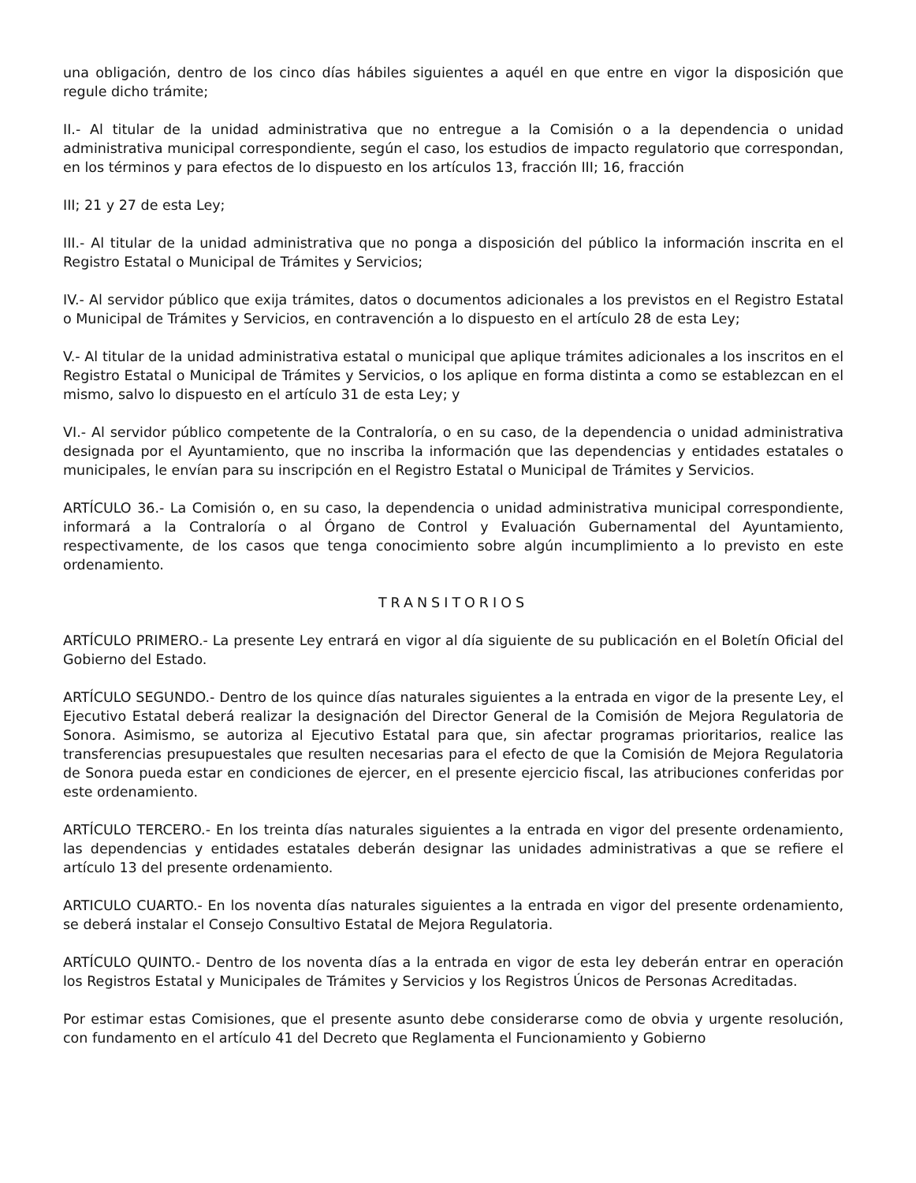una obligación, dentro de los cinco días hábiles siguientes a aquél en que entre en vigor la disposición que regule dicho trámite;
II.- Al titular de la unidad administrativa que no entregue a la Comisión o a la dependencia o unidad administrativa municipal correspondiente, según el caso, los estudios de impacto regulatorio que correspondan, en los términos y para efectos de lo dispuesto en los artículos 13, fracción III; 16, fracción
III; 21 y 27 de esta Ley;
III.- Al titular de la unidad administrativa que no ponga a disposición del público la información inscrita en el Registro Estatal o Municipal de Trámites y Servicios;
IV.- Al servidor público que exija trámites, datos o documentos adicionales a los previstos en el Registro Estatal o Municipal de Trámites y Servicios, en contravención a lo dispuesto en el artículo 28 de esta Ley;
V.- Al titular de la unidad administrativa estatal o municipal que aplique trámites adicionales a los inscritos en el Registro Estatal o Municipal de Trámites y Servicios, o los aplique en forma distinta a como se establezcan en el mismo, salvo lo dispuesto en el artículo 31 de esta Ley; y
VI.- Al servidor público competente de la Contraloría, o en su caso, de la dependencia o unidad administrativa designada por el Ayuntamiento, que no inscriba la información que las dependencias y entidades estatales o municipales, le envían para su inscripción en el Registro Estatal o Municipal de Trámites y Servicios.
ARTÍCULO 36.- La Comisión o, en su caso, la dependencia o unidad administrativa municipal correspondiente, informará a la Contraloría o al Órgano de Control y Evaluación Gubernamental del Ayuntamiento, respectivamente, de los casos que tenga conocimiento sobre algún incumplimiento a lo previsto en este ordenamiento.
TRANSITORIOS
ARTÍCULO PRIMERO.- La presente Ley entrará en vigor al día siguiente de su publicación en el Boletín Oficial del Gobierno del Estado.
ARTÍCULO SEGUNDO.- Dentro de los quince días naturales siguientes a la entrada en vigor de la presente Ley, el Ejecutivo Estatal deberá realizar la designación del Director General de la Comisión de Mejora Regulatoria de Sonora. Asimismo, se autoriza al Ejecutivo Estatal para que, sin afectar programas prioritarios, realice las transferencias presupuestales que resulten necesarias para el efecto de que la Comisión de Mejora Regulatoria de Sonora pueda estar en condiciones de ejercer, en el presente ejercicio fiscal, las atribuciones conferidas por este ordenamiento.
ARTÍCULO TERCERO.- En los treinta días naturales siguientes a la entrada en vigor del presente ordenamiento, las dependencias y entidades estatales deberán designar las unidades administrativas a que se refiere el artículo 13 del presente ordenamiento.
ARTICULO CUARTO.- En los noventa días naturales siguientes a la entrada en vigor del presente ordenamiento, se deberá instalar el Consejo Consultivo Estatal de Mejora Regulatoria.
ARTÍCULO QUINTO.- Dentro de los noventa días a la entrada en vigor de esta ley deberán entrar en operación los Registros Estatal y Municipales de Trámites y Servicios y los Registros Únicos de Personas Acreditadas.
Por estimar estas Comisiones, que el presente asunto debe considerarse como de obvia y urgente resolución, con fundamento en el artículo 41 del Decreto que Reglamenta el Funcionamiento y Gobierno